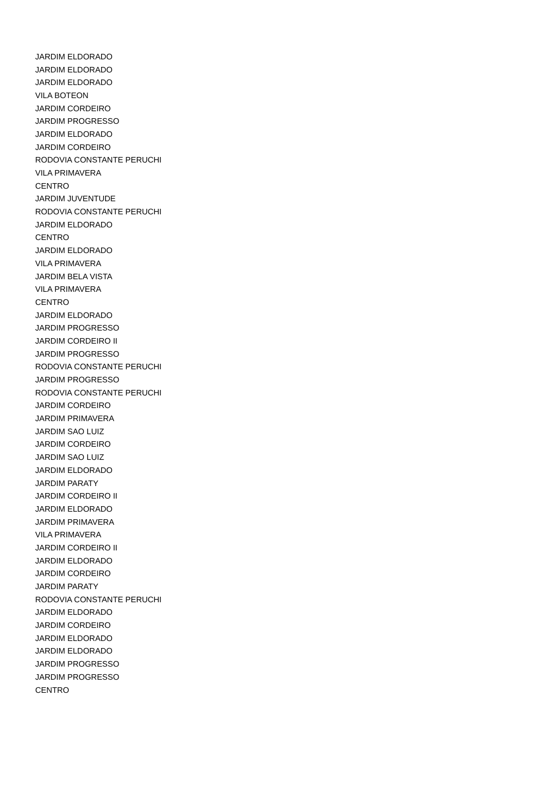| JARDIM ELDORADO |
| JARDIM ELDORADO |
| JARDIM ELDORADO |
| VILA BOTEON |
| JARDIM CORDEIRO |
| JARDIM PROGRESSO |
| JARDIM ELDORADO |
| JARDIM CORDEIRO |
| RODOVIA CONSTANTE PERUCHI |
| VILA PRIMAVERA |
| CENTRO |
| JARDIM JUVENTUDE |
| RODOVIA CONSTANTE PERUCHI |
| JARDIM ELDORADO |
| CENTRO |
| JARDIM ELDORADO |
| VILA PRIMAVERA |
| JARDIM BELA VISTA |
| VILA PRIMAVERA |
| CENTRO |
| JARDIM ELDORADO |
| JARDIM PROGRESSO |
| JARDIM CORDEIRO II |
| JARDIM PROGRESSO |
| RODOVIA CONSTANTE PERUCHI |
| JARDIM PROGRESSO |
| RODOVIA CONSTANTE PERUCHI |
| JARDIM CORDEIRO |
| JARDIM PRIMAVERA |
| JARDIM SAO LUIZ |
| JARDIM CORDEIRO |
| JARDIM SAO LUIZ |
| JARDIM ELDORADO |
| JARDIM PARATY |
| JARDIM CORDEIRO II |
| JARDIM ELDORADO |
| JARDIM PRIMAVERA |
| VILA PRIMAVERA |
| JARDIM CORDEIRO II |
| JARDIM ELDORADO |
| JARDIM CORDEIRO |
| JARDIM PARATY |
| RODOVIA CONSTANTE PERUCHI |
| JARDIM ELDORADO |
| JARDIM CORDEIRO |
| JARDIM ELDORADO |
| JARDIM ELDORADO |
| JARDIM PROGRESSO |
| JARDIM PROGRESSO |
| CENTRO |